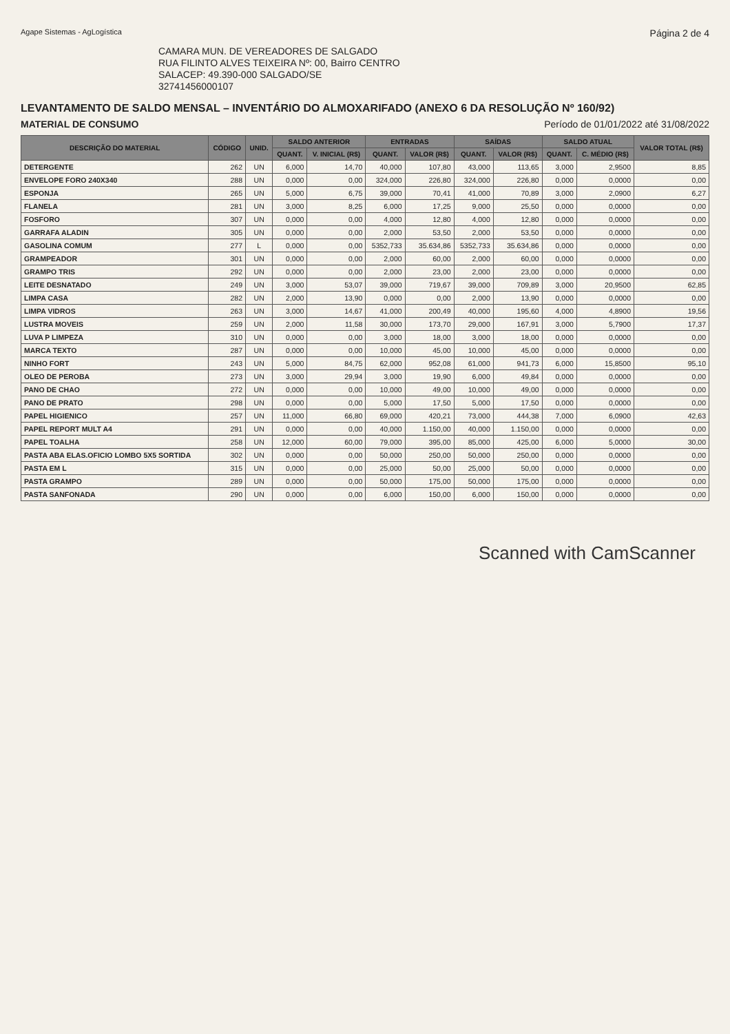Agape Sistemas - AgLogística Página 2 de 4
CAMARA MUN. DE VEREADORES DE SALGADO
RUA FILINTO ALVES TEIXEIRA Nº: 00, Bairro CENTRO
SALACEP: 49.390-000 SALGADO/SE
32741456000107
LEVANTAMENTO DE SALDO MENSAL – INVENTÁRIO DO ALMOXARIFADO (ANEXO 6 DA RESOLUÇÃO Nº 160/92)
MATERIAL DE CONSUMO Período de 01/01/2022 até 31/08/2022
| DESCRIÇÃO DO MATERIAL | CÓDIGO | UNID. | SALDO ANTERIOR | | ENTRADAS | | SAÍDAS | | SALDO ATUAL | | VALOR TOTAL (R$) |
| --- | --- | --- | --- | --- | --- | --- | --- | --- | --- | --- | --- |
| | | | QUANT. | V. INICIAL (R$) | QUANT. | VALOR (R$) | QUANT. | VALOR (R$) | QUANT. | C. MÉDIO (R$) | |
| DETERGENTE | 262 | UN | 6,000 | 14,70 | 40,000 | 107,80 | 43,000 | 113,65 | 3,000 | 2,9500 | 8,85 |
| ENVELOPE FORO 240X340 | 288 | UN | 0,000 | 0,00 | 324,000 | 226,80 | 324,000 | 226,80 | 0,000 | 0,0000 | 0,00 |
| ESPONJA | 265 | UN | 5,000 | 6,75 | 39,000 | 70,41 | 41,000 | 70,89 | 3,000 | 2,0900 | 6,27 |
| FLANELA | 281 | UN | 3,000 | 8,25 | 6,000 | 17,25 | 9,000 | 25,50 | 0,000 | 0,0000 | 0,00 |
| FOSFORO | 307 | UN | 0,000 | 0,00 | 4,000 | 12,80 | 4,000 | 12,80 | 0,000 | 0,0000 | 0,00 |
| GARRAFA ALADIN | 305 | UN | 0,000 | 0,00 | 2,000 | 53,50 | 2,000 | 53,50 | 0,000 | 0,0000 | 0,00 |
| GASOLINA COMUM | 277 | L | 0,000 | 0,00 | 5352,733 | 35.634,86 | 5352,733 | 35.634,86 | 0,000 | 0,0000 | 0,00 |
| GRAMPEADOR | 301 | UN | 0,000 | 0,00 | 2,000 | 60,00 | 2,000 | 60,00 | 0,000 | 0,0000 | 0,00 |
| GRAMPO TRIS | 292 | UN | 0,000 | 0,00 | 2,000 | 23,00 | 2,000 | 23,00 | 0,000 | 0,0000 | 0,00 |
| LEITE DESNATADO | 249 | UN | 3,000 | 53,07 | 39,000 | 719,67 | 39,000 | 709,89 | 3,000 | 20,9500 | 62,85 |
| LIMPA CASA | 282 | UN | 2,000 | 13,90 | 0,000 | 0,00 | 2,000 | 13,90 | 0,000 | 0,0000 | 0,00 |
| LIMPA VIDROS | 263 | UN | 3,000 | 14,67 | 41,000 | 200,49 | 40,000 | 195,60 | 4,000 | 4,8900 | 19,56 |
| LUSTRA MOVEIS | 259 | UN | 2,000 | 11,58 | 30,000 | 173,70 | 29,000 | 167,91 | 3,000 | 5,7900 | 17,37 |
| LUVA P LIMPEZA | 310 | UN | 0,000 | 0,00 | 3,000 | 18,00 | 3,000 | 18,00 | 0,000 | 0,0000 | 0,00 |
| MARCA TEXTO | 287 | UN | 0,000 | 0,00 | 10,000 | 45,00 | 10,000 | 45,00 | 0,000 | 0,0000 | 0,00 |
| NINHO FORT | 243 | UN | 5,000 | 84,75 | 62,000 | 952,08 | 61,000 | 941,73 | 6,000 | 15,8500 | 95,10 |
| OLEO DE PEROBA | 273 | UN | 3,000 | 29,94 | 3,000 | 19,90 | 6,000 | 49,84 | 0,000 | 0,0000 | 0,00 |
| PANO DE CHAO | 272 | UN | 0,000 | 0,00 | 10,000 | 49,00 | 10,000 | 49,00 | 0,000 | 0,0000 | 0,00 |
| PANO DE PRATO | 298 | UN | 0,000 | 0,00 | 5,000 | 17,50 | 5,000 | 17,50 | 0,000 | 0,0000 | 0,00 |
| PAPEL HIGIENICO | 257 | UN | 11,000 | 66,80 | 69,000 | 420,21 | 73,000 | 444,38 | 7,000 | 6,0900 | 42,63 |
| PAPEL REPORT MULT A4 | 291 | UN | 0,000 | 0,00 | 40,000 | 1.150,00 | 40,000 | 1.150,00 | 0,000 | 0,0000 | 0,00 |
| PAPEL TOALHA | 258 | UN | 12,000 | 60,00 | 79,000 | 395,00 | 85,000 | 425,00 | 6,000 | 5,0000 | 30,00 |
| PASTA ABA ELAS.OFICIO LOMBO 5X5 SORTIDA | 302 | UN | 0,000 | 0,00 | 50,000 | 250,00 | 50,000 | 250,00 | 0,000 | 0,0000 | 0,00 |
| PASTA EM L | 315 | UN | 0,000 | 0,00 | 25,000 | 50,00 | 25,000 | 50,00 | 0,000 | 0,0000 | 0,00 |
| PASTA GRAMPO | 289 | UN | 0,000 | 0,00 | 50,000 | 175,00 | 50,000 | 175,00 | 0,000 | 0,0000 | 0,00 |
| PASTA SANFONADA | 290 | UN | 0,000 | 0,00 | 6,000 | 150,00 | 6,000 | 150,00 | 0,000 | 0,0000 | 0,00 |
Scanned with CamScanner